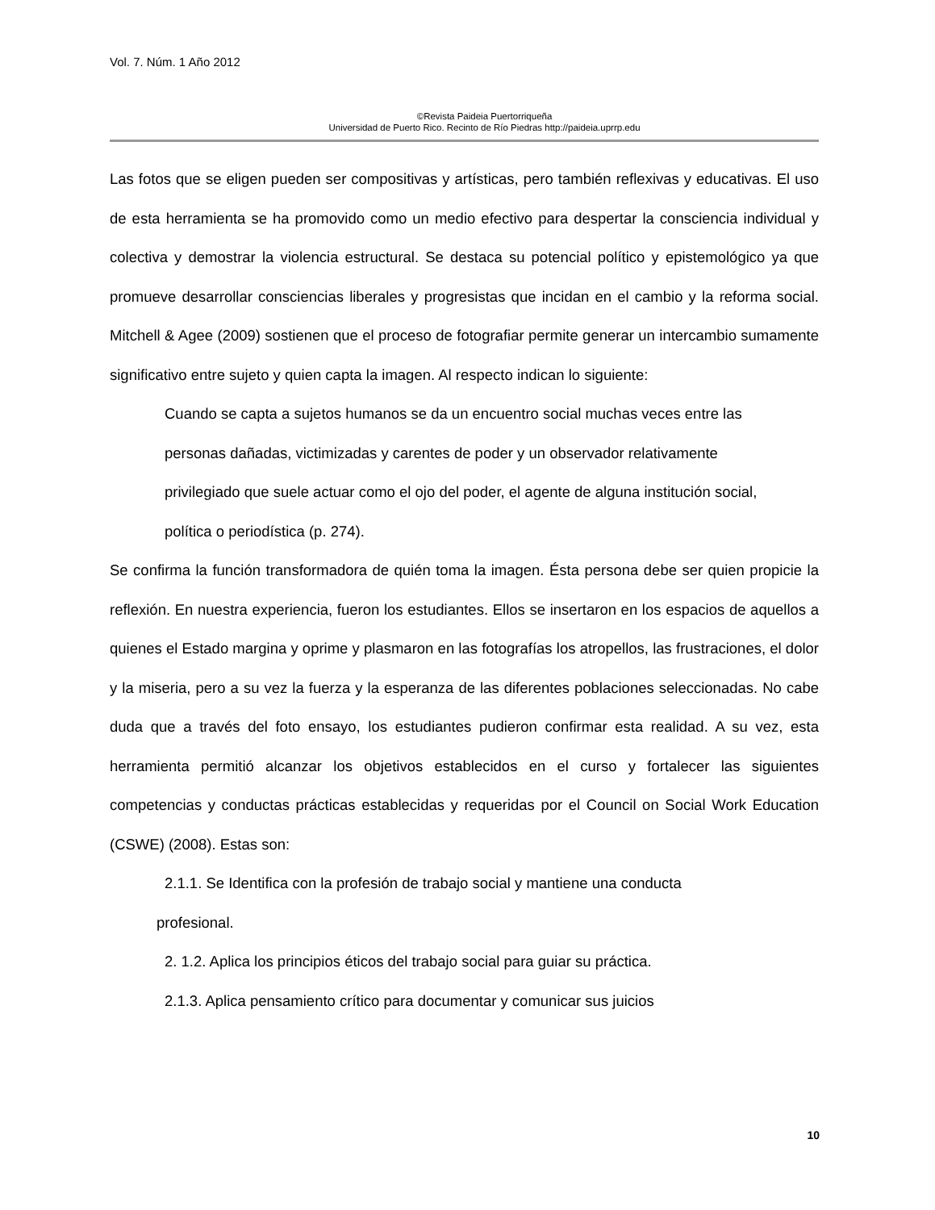Vol. 7. Núm. 1 Año 2012
©Revista Paideia Puertorriqueña
Universidad de Puerto Rico. Recinto de Río Piedras http://paideia.uprrp.edu
Las fotos que se eligen pueden ser compositivas y artísticas, pero también reflexivas y educativas. El uso de esta herramienta se ha promovido como un medio efectivo para despertar la consciencia individual y colectiva y demostrar la violencia estructural. Se destaca su potencial político y epistemológico ya que promueve desarrollar consciencias liberales y progresistas que incidan en el cambio y la reforma social. Mitchell & Agee (2009) sostienen que el proceso de fotografiar permite generar un intercambio sumamente significativo entre sujeto y quien capta la imagen. Al respecto indican lo siguiente:
Cuando se capta a sujetos humanos se da un encuentro social muchas veces entre las personas dañadas, victimizadas y carentes de poder y un observador relativamente privilegiado que suele actuar como el ojo del poder, el agente de alguna institución social, política o periodística (p. 274).
Se confirma la función transformadora de quién toma la imagen. Ésta persona debe ser quien propicie la reflexión. En nuestra experiencia, fueron los estudiantes. Ellos se insertaron en los espacios de aquellos a quienes el Estado margina y oprime y plasmaron en las fotografías los atropellos, las frustraciones, el dolor y la miseria, pero a su vez la fuerza y la esperanza de las diferentes poblaciones seleccionadas. No cabe duda que a través del foto ensayo, los estudiantes pudieron confirmar esta realidad. A su vez, esta herramienta permitió alcanzar los objetivos establecidos en el curso y fortalecer las siguientes competencias y conductas prácticas establecidas y requeridas por el Council on Social Work Education (CSWE) (2008). Estas son:
2.1.1. Se Identifica con la profesión de trabajo social y mantiene una conducta
profesional.
2. 1.2. Aplica los principios éticos del trabajo social para guiar su práctica.
2.1.3. Aplica pensamiento crítico para documentar y comunicar sus juicios
10